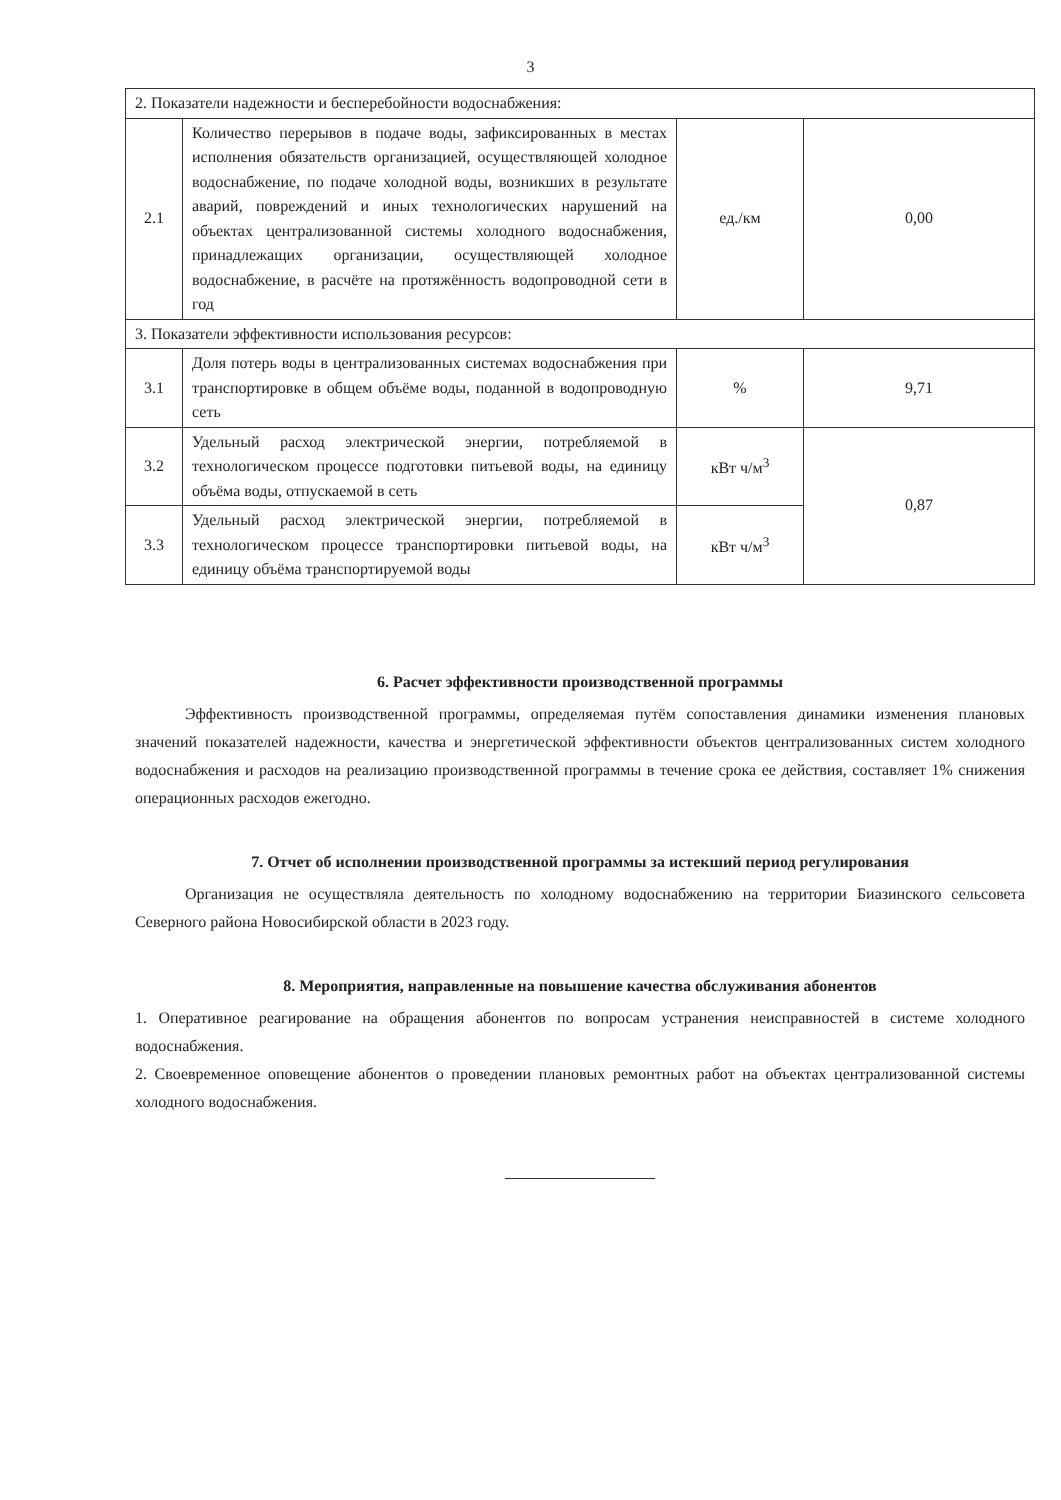3
| 2. Показатели надежности и бесперебойности водоснабжения: | | | |
| 2.1 | Количество перерывов в подаче воды, зафиксированных в местах исполнения обязательств организацией, осуществляющей холодное водоснабжение, по подаче холодной воды, возникших в результате аварий, повреждений и иных технологических нарушений на объектах централизованной системы холодного водоснабжения, принадлежащих организации, осуществляющей холодное водоснабжение, в расчёте на протяжённость водопроводной сети в год | ед./км | 0,00 |
| 3. Показатели эффективности использования ресурсов: | | | |
| 3.1 | Доля потерь воды в централизованных системах водоснабжения при транспортировке в общем объёме воды, поданной в водопроводную сеть | % | 9,71 |
| 3.2 | Удельный расход электрической энергии, потребляемой в технологическом процессе подготовки питьевой воды, на единицу объёма воды, отпускаемой в сеть | кВт ч/м<sup>3</sup> | 0,87 |
| 3.3 | Удельный расход электрической энергии, потребляемой в технологическом процессе транспортировки питьевой воды, на единицу объёма транспортируемой воды | кВт ч/м<sup>3</sup> | |
6. Расчет эффективности производственной программы
Эффективность производственной программы, определяемая путём сопоставления динамики изменения плановых значений показателей надежности, качества и энергетической эффективности объектов централизованных систем холодного водоснабжения и расходов на реализацию производственной программы в течение срока ее действия, составляет 1% снижения операционных расходов ежегодно.
7. Отчет об исполнении производственной программы за истекший период регулирования
Организация не осуществляла деятельность по холодному водоснабжению на территории Биазинского сельсовета Северного района Новосибирской области в 2023 году.
8. Мероприятия, направленные на повышение качества обслуживания абонентов
1. Оперативное реагирование на обращения абонентов по вопросам устранения неисправностей в системе холодного водоснабжения.
2. Своевременное оповещение абонентов о проведении плановых ремонтных работ на объектах централизованной системы холодного водоснабжения.